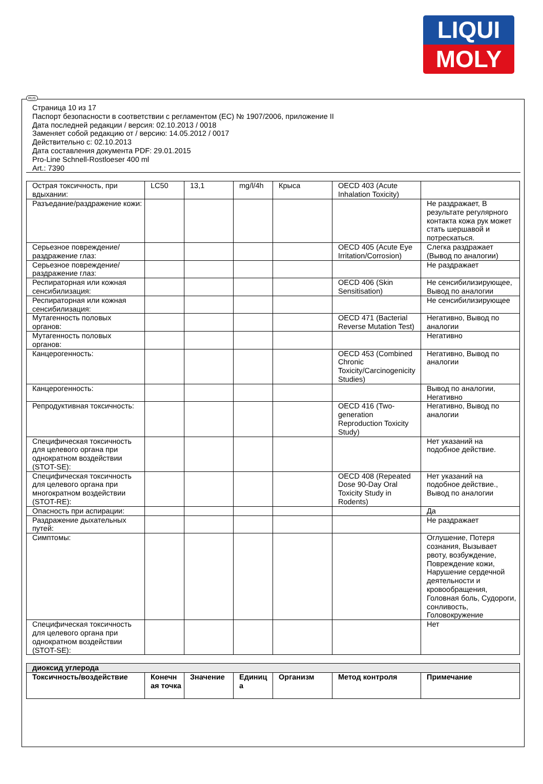LIQUI
MOLY
RUS
Страница 10 из 17
Паспорт безопасности в соответствии с регламентом (ЕС) № 1907/2006, приложение II
Дата последней редакции / версия: 02.10.2013 / 0018
Заменяет собой редакцию от / версию: 14.05.2012 / 0017
Действительно с: 02.10.2013
Дата составления документа PDF: 29.01.2015
Pro-Line Schnell-Rostloeser 400 ml
Art.: 7390
| Острая токсичность, при вдыхании: | LC50 | 13,1 | mg/l/4h | Крыса | OECD 403 (Acute Inhalation Toxicity) | |
| Разъедание/раздражение кожи: | | | | | | Не раздражает, В результате регулярного контакта кожа рук может стать шершавой и потрескаться. |
| Серьезное повреждение/раздражение глаз: | | | | | OECD 405 (Acute Eye Irritation/Corrosion) | Слегка раздражает (Вывод по аналогии) |
| Серьезное повреждение/раздражение глаз: | | | | | | Не раздражает |
| Респираторная или кожная сенсибилизация: | | | | | OECD 406 (Skin Sensitisation) | Не сенсибилизирующее, Вывод по аналогии |
| Респираторная или кожная сенсибилизация: | | | | | | Не сенсибилизирующее |
| Мутагенность половых органов: | | | | | OECD 471 (Bacterial Reverse Mutation Test) | Негативно, Вывод по аналогии |
| Мутагенность половых органов: | | | | | | Негативно |
| Канцерогенность: | | | | | OECD 453 (Combined Chronic Toxicity/Carcinogenicity Studies) | Негативно, Вывод по аналогии |
| Канцерогенность: | | | | | | Вывод по аналогии, Негативно |
| Репродуктивная токсичность: | | | | | OECD 416 (Two-generation Reproduction Toxicity Study) | Негативно, Вывод по аналогии |
| Специфическая токсичность для целевого органа при однократном воздействии (STOT-SE): | | | | | | Нет указаний на подобное действие. |
| Специфическая токсичность для целевого органа при многократном воздействии (STOT-RE): | | | | | OECD 408 (Repeated Dose 90-Day Oral Toxicity Study in Rodents) | Нет указаний на подобное действие., Вывод по аналогии |
| Опасность при аспирации: | | | | | | Да |
| Раздражение дыхательных путей: | | | | | | Не раздражает |
| Симптомы: | | | | | | Оглушение, Потеря сознания, Вызывает рвоту, возбуждение, Повреждение кожи, Нарушение сердечной деятельности и кровообращения, Головная боль, Судороги, сонливость, Головокружение |
| Специфическая токсичность для целевого органа при однократном воздействии (STOT-SE): | | | | | | Нет |
| диоксид углерода | | | | | | |
| Токсичность/воздействие | Конечн ая точка | Значение | Единиц а | Организм | Метод контроля | Примечание |